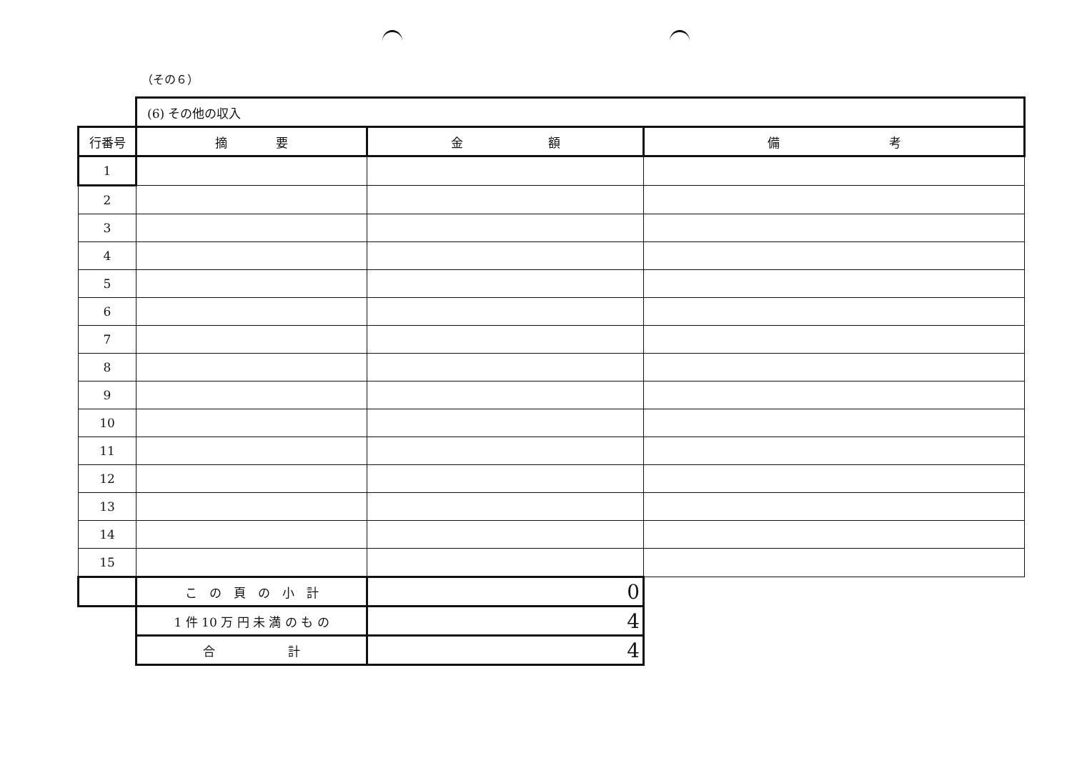（その６）
| | (6) その他の収入 | | |
| 行番号 | 摘 要 | 金 額 | 備 考 |
| 1 | | | |
| 2 | | | |
| 3 | | | |
| 4 | | | |
| 5 | | | |
| 6 | | | |
| 7 | | | |
| 8 | | | |
| 9 | | | |
| 10 | | | |
| 11 | | | |
| 12 | | | |
| 13 | | | |
| 14 | | | |
| 15 | | | |
| | こ の 頁 の 小 計 | 0 | |
| | 1 件 10 万 円 未 満 の も の | 4 | |
| | 合 計 | 4 | |